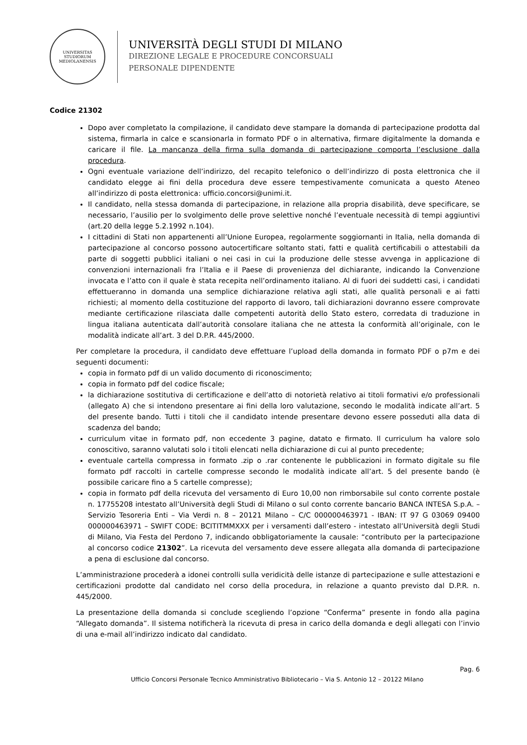UNIVERSITAS STUDIORUM MEDIOLANENSIS
UNIVERSITÀ DEGLI STUDI DI MILANO
DIREZIONE LEGALE E PROCEDURE CONCORSUALI
PERSONALE DIPENDENTE
Codice 21302
Dopo aver completato la compilazione, il candidato deve stampare la domanda di partecipazione prodotta dal sistema, firmarla in calce e scansionarla in formato PDF o in alternativa, firmare digitalmente la domanda e caricare il file. La mancanza della firma sulla domanda di partecipazione comporta l’esclusione dalla procedura.
Ogni eventuale variazione dell’indirizzo, del recapito telefonico o dell’indirizzo di posta elettronica che il candidato elegge ai fini della procedura deve essere tempestivamente comunicata a questo Ateneo all’indirizzo di posta elettronica: ufficio.concorsi@unimi.it.
Il candidato, nella stessa domanda di partecipazione, in relazione alla propria disabilità, deve specificare, se necessario, l’ausilio per lo svolgimento delle prove selettive nonché l’eventuale necessità di tempi aggiuntivi (art.20 della legge 5.2.1992 n.104).
I cittadini di Stati non appartenenti all’Unione Europea, regolarmente soggiornanti in Italia, nella domanda di partecipazione al concorso possono autocertificare soltanto stati, fatti e qualità certificabili o attestabili da parte di soggetti pubblici italiani o nei casi in cui la produzione delle stesse avvenga in applicazione di convenzioni internazionali fra l’Italia e il Paese di provenienza del dichiarante, indicando la Convenzione invocata e l’atto con il quale è stata recepita nell’ordinamento italiano. Al di fuori dei suddetti casi, i candidati effettueranno in domanda una semplice dichiarazione relativa agli stati, alle qualità personali e ai fatti richiesti; al momento della costituzione del rapporto di lavoro, tali dichiarazioni dovranno essere comprovate mediante certificazione rilasciata dalle competenti autorità dello Stato estero, corredata di traduzione in lingua italiana autenticata dall’autorità consolare italiana che ne attesta la conformità all’originale, con le modalità indicate all’art. 3 del D.P.R. 445/2000.
Per completare la procedura, il candidato deve effettuare l’upload della domanda in formato PDF o p7m e dei seguenti documenti:
copia in formato pdf di un valido documento di riconoscimento;
copia in formato pdf del codice fiscale;
la dichiarazione sostitutiva di certificazione e dell’atto di notorietà relativo ai titoli formativi e/o professionali (allegato A) che si intendono presentare ai fini della loro valutazione, secondo le modalità indicate all’art. 5 del presente bando. Tutti i titoli che il candidato intende presentare devono essere posseduti alla data di scadenza del bando;
curriculum vitae in formato pdf, non eccedente 3 pagine, datato e firmato. Il curriculum ha valore solo conoscitivo, saranno valutati solo i titoli elencati nella dichiarazione di cui al punto precedente;
eventuale cartella compressa in formato .zip o .rar contenente le pubblicazioni in formato digitale su file formato pdf raccolti in cartelle compresse secondo le modalità indicate all’art. 5 del presente bando (è possibile caricare fino a 5 cartelle compresse);
copia in formato pdf della ricevuta del versamento di Euro 10,00 non rimborsabile sul conto corrente postale n. 17755208 intestato all’Università degli Studi di Milano o sul conto corrente bancario BANCA INTESA S.p.A. – Servizio Tesoreria Enti – Via Verdi n. 8 – 20121 Milano – C/C 000000463971 - IBAN: IT 97 G 03069 09400 000000463971 – SWIFT CODE: BCITITMMXXX per i versamenti dall’estero - intestato all’Università degli Studi di Milano, Via Festa del Perdono 7, indicando obbligatoriamente la causale: “contributo per la partecipazione al concorso codice 21302”. La ricevuta del versamento deve essere allegata alla domanda di partecipazione a pena di esclusione dal concorso.
L’amministrazione procederà a idonei controlli sulla veridicità delle istanze di partecipazione e sulle attestazioni e certificazioni prodotte dal candidato nel corso della procedura, in relazione a quanto previsto dal D.P.R. n. 445/2000.
La presentazione della domanda si conclude scegliendo l’opzione “Conferma” presente in fondo alla pagina “Allegato domanda”. Il sistema notificherà la ricevuta di presa in carico della domanda e degli allegati con l’invio di una e-mail all’indirizzo indicato dal candidato.
Pag. 6
Ufficio Concorsi Personale Tecnico Amministrativo Bibliotecario – Via S. Antonio 12 – 20122 Milano